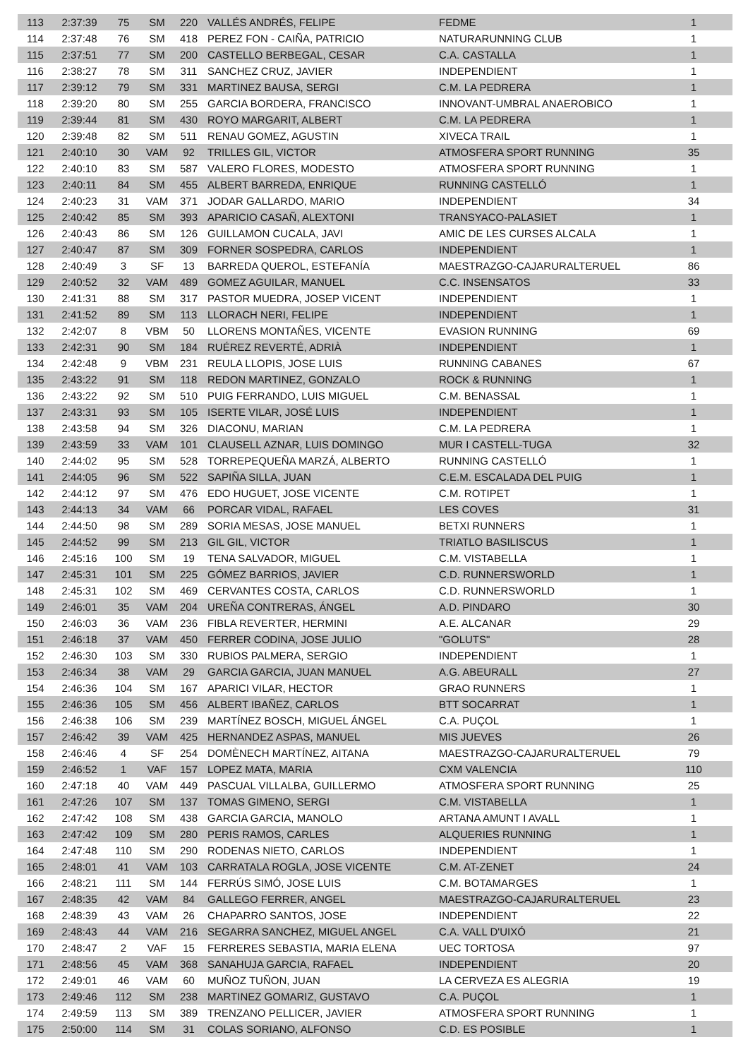| 113 | 2:37:39 | 75 | SM | 220 | VALLÉS ANDRÉS, FELIPE | FEDME | 1 |
| 114 | 2:37:48 | 76 | SM | 418 | PEREZ FON - CAIÑA, PATRICIO | NATURARUNNING CLUB | 1 |
| 115 | 2:37:51 | 77 | SM | 200 | CASTELLO BERBEGAL, CESAR | C.A. CASTALLA | 1 |
| 116 | 2:38:27 | 78 | SM | 311 | SANCHEZ CRUZ, JAVIER | INDEPENDIENT | 1 |
| 117 | 2:39:12 | 79 | SM | 331 | MARTINEZ BAUSA, SERGI | C.M. LA PEDRERA | 1 |
| 118 | 2:39:20 | 80 | SM | 255 | GARCIA BORDERA, FRANCISCO | INNOVANT-UMBRAL ANAEROBICO | 1 |
| 119 | 2:39:44 | 81 | SM | 430 | ROYO MARGARIT, ALBERT | C.M. LA PEDRERA | 1 |
| 120 | 2:39:48 | 82 | SM | 511 | RENAU GOMEZ, AGUSTIN | XIVECA TRAIL | 1 |
| 121 | 2:40:10 | 30 | VAM | 92 | TRILLES GIL, VICTOR | ATMOSFERA SPORT RUNNING | 35 |
| 122 | 2:40:10 | 83 | SM | 587 | VALERO FLORES, MODESTO | ATMOSFERA SPORT RUNNING | 1 |
| 123 | 2:40:11 | 84 | SM | 455 | ALBERT BARREDA, ENRIQUE | RUNNING CASTELLÓ | 1 |
| 124 | 2:40:23 | 31 | VAM | 371 | JODAR GALLARDO, MARIO | INDEPENDIENT | 34 |
| 125 | 2:40:42 | 85 | SM | 393 | APARICIO CASAÑ, ALEXTONI | TRANSYACO-PALASIET | 1 |
| 126 | 2:40:43 | 86 | SM | 126 | GUILLAMON CUCALA, JAVI | AMIC DE LES CURSES ALCALA | 1 |
| 127 | 2:40:47 | 87 | SM | 309 | FORNER SOSPEDRA, CARLOS | INDEPENDIENT | 1 |
| 128 | 2:40:49 | 3 | SF | 13 | BARREDA QUEROL, ESTEFANÍA | MAESTRAZGO-CAJARURALTERUEL | 86 |
| 129 | 2:40:52 | 32 | VAM | 489 | GOMEZ AGUILAR, MANUEL | C.C. INSENSATOS | 33 |
| 130 | 2:41:31 | 88 | SM | 317 | PASTOR MUEDRA, JOSEP VICENT | INDEPENDIENT | 1 |
| 131 | 2:41:52 | 89 | SM | 113 | LLORACH NERI, FELIPE | INDEPENDIENT | 1 |
| 132 | 2:42:07 | 8 | VBM | 50 | LLORENS MONTAÑES, VICENTE | EVASION RUNNING | 69 |
| 133 | 2:42:31 | 90 | SM | 184 | RUÉREZ REVERTÉ, ADRIÀ | INDEPENDIENT | 1 |
| 134 | 2:42:48 | 9 | VBM | 231 | REULA LLOPIS, JOSE LUIS | RUNNING CABANES | 67 |
| 135 | 2:43:22 | 91 | SM | 118 | REDON MARTINEZ, GONZALO | ROCK & RUNNING | 1 |
| 136 | 2:43:22 | 92 | SM | 510 | PUIG FERRANDO, LUIS MIGUEL | C.M. BENASSAL | 1 |
| 137 | 2:43:31 | 93 | SM | 105 | ISERTE VILAR, JOSÉ LUIS | INDEPENDIENT | 1 |
| 138 | 2:43:58 | 94 | SM | 326 | DIACONU, MARIAN | C.M. LA PEDRERA | 1 |
| 139 | 2:43:59 | 33 | VAM | 101 | CLAUSELL AZNAR, LUIS DOMINGO | MUR I CASTELL-TUGA | 32 |
| 140 | 2:44:02 | 95 | SM | 528 | TORREPEQUEÑA MARZÁ, ALBERTO | RUNNING CASTELLÓ | 1 |
| 141 | 2:44:05 | 96 | SM | 522 | SAPIÑA SILLA, JUAN | C.E.M. ESCALADA DEL PUIG | 1 |
| 142 | 2:44:12 | 97 | SM | 476 | EDO HUGUET, JOSE VICENTE | C.M. ROTIPET | 1 |
| 143 | 2:44:13 | 34 | VAM | 66 | PORCAR VIDAL, RAFAEL | LES COVES | 31 |
| 144 | 2:44:50 | 98 | SM | 289 | SORIA MESAS, JOSE MANUEL | BETXI RUNNERS | 1 |
| 145 | 2:44:52 | 99 | SM | 213 | GIL GIL, VICTOR | TRIATLO BASILISCUS | 1 |
| 146 | 2:45:16 | 100 | SM | 19 | TENA SALVADOR, MIGUEL | C.M. VISTABELLA | 1 |
| 147 | 2:45:31 | 101 | SM | 225 | GÓMEZ BARRIOS, JAVIER | C.D. RUNNERSWORLD | 1 |
| 148 | 2:45:31 | 102 | SM | 469 | CERVANTES COSTA, CARLOS | C.D. RUNNERSWORLD | 1 |
| 149 | 2:46:01 | 35 | VAM | 204 | UREÑA CONTRERAS, ÁNGEL | A.D. PINDARO | 30 |
| 150 | 2:46:03 | 36 | VAM | 236 | FIBLA REVERTER, HERMINI | A.E. ALCANAR | 29 |
| 151 | 2:46:18 | 37 | VAM | 450 | FERRER CODINA, JOSE JULIO | "GOLUTS" | 28 |
| 152 | 2:46:30 | 103 | SM | 330 | RUBIOS PALMERA, SERGIO | INDEPENDIENT | 1 |
| 153 | 2:46:34 | 38 | VAM | 29 | GARCIA GARCIA, JUAN MANUEL | A.G. ABEURALL | 27 |
| 154 | 2:46:36 | 104 | SM | 167 | APARICI VILAR, HECTOR | GRAO RUNNERS | 1 |
| 155 | 2:46:36 | 105 | SM | 456 | ALBERT IBAÑEZ, CARLOS | BTT SOCARRAT | 1 |
| 156 | 2:46:38 | 106 | SM | 239 | MARTÍNEZ BOSCH, MIGUEL ÁNGEL | C.A. PUÇOL | 1 |
| 157 | 2:46:42 | 39 | VAM | 425 | HERNANDEZ ASPAS, MANUEL | MIS JUEVES | 26 |
| 158 | 2:46:46 | 4 | SF | 254 | DOMÈNECH MARTÍNEZ, AITANA | MAESTRAZGO-CAJARURALTERUEL | 79 |
| 159 | 2:46:52 | 1 | VAF | 157 | LOPEZ MATA, MARIA | CXM VALENCIA | 110 |
| 160 | 2:47:18 | 40 | VAM | 449 | PASCUAL VILLALBA, GUILLERMO | ATMOSFERA SPORT RUNNING | 25 |
| 161 | 2:47:26 | 107 | SM | 137 | TOMAS GIMENO, SERGI | C.M. VISTABELLA | 1 |
| 162 | 2:47:42 | 108 | SM | 438 | GARCIA GARCIA, MANOLO | ARTANA AMUNT I AVALL | 1 |
| 163 | 2:47:42 | 109 | SM | 280 | PERIS RAMOS, CARLES | ALQUERIES RUNNING | 1 |
| 164 | 2:47:48 | 110 | SM | 290 | RODENAS NIETO, CARLOS | INDEPENDIENT | 1 |
| 165 | 2:48:01 | 41 | VAM | 103 | CARRATALA ROGLA, JOSE VICENTE | C.M. AT-ZENET | 24 |
| 166 | 2:48:21 | 111 | SM | 144 | FERRÚS SIMÓ, JOSE LUIS | C.M. BOTAMARGES | 1 |
| 167 | 2:48:35 | 42 | VAM | 84 | GALLEGO FERRER, ANGEL | MAESTRAZGO-CAJARURALTERUEL | 23 |
| 168 | 2:48:39 | 43 | VAM | 26 | CHAPARRO SANTOS, JOSE | INDEPENDIENT | 22 |
| 169 | 2:48:43 | 44 | VAM | 216 | SEGARRA SANCHEZ, MIGUEL ANGEL | C.A. VALL D'UIXÓ | 21 |
| 170 | 2:48:47 | 2 | VAF | 15 | FERRERES SEBASTIA, MARIA ELENA | UEC TORTOSA | 97 |
| 171 | 2:48:56 | 45 | VAM | 368 | SANAHUJA GARCIA, RAFAEL | INDEPENDIENT | 20 |
| 172 | 2:49:01 | 46 | VAM | 60 | MUÑOZ TUÑON, JUAN | LA CERVEZA ES ALEGRIA | 19 |
| 173 | 2:49:46 | 112 | SM | 238 | MARTINEZ GOMARIZ, GUSTAVO | C.A. PUÇOL | 1 |
| 174 | 2:49:59 | 113 | SM | 389 | TRENZANO PELLICER, JAVIER | ATMOSFERA SPORT RUNNING | 1 |
| 175 | 2:50:00 | 114 | SM | 31 | COLAS SORIANO, ALFONSO | C.D. ES POSIBLE | 1 |